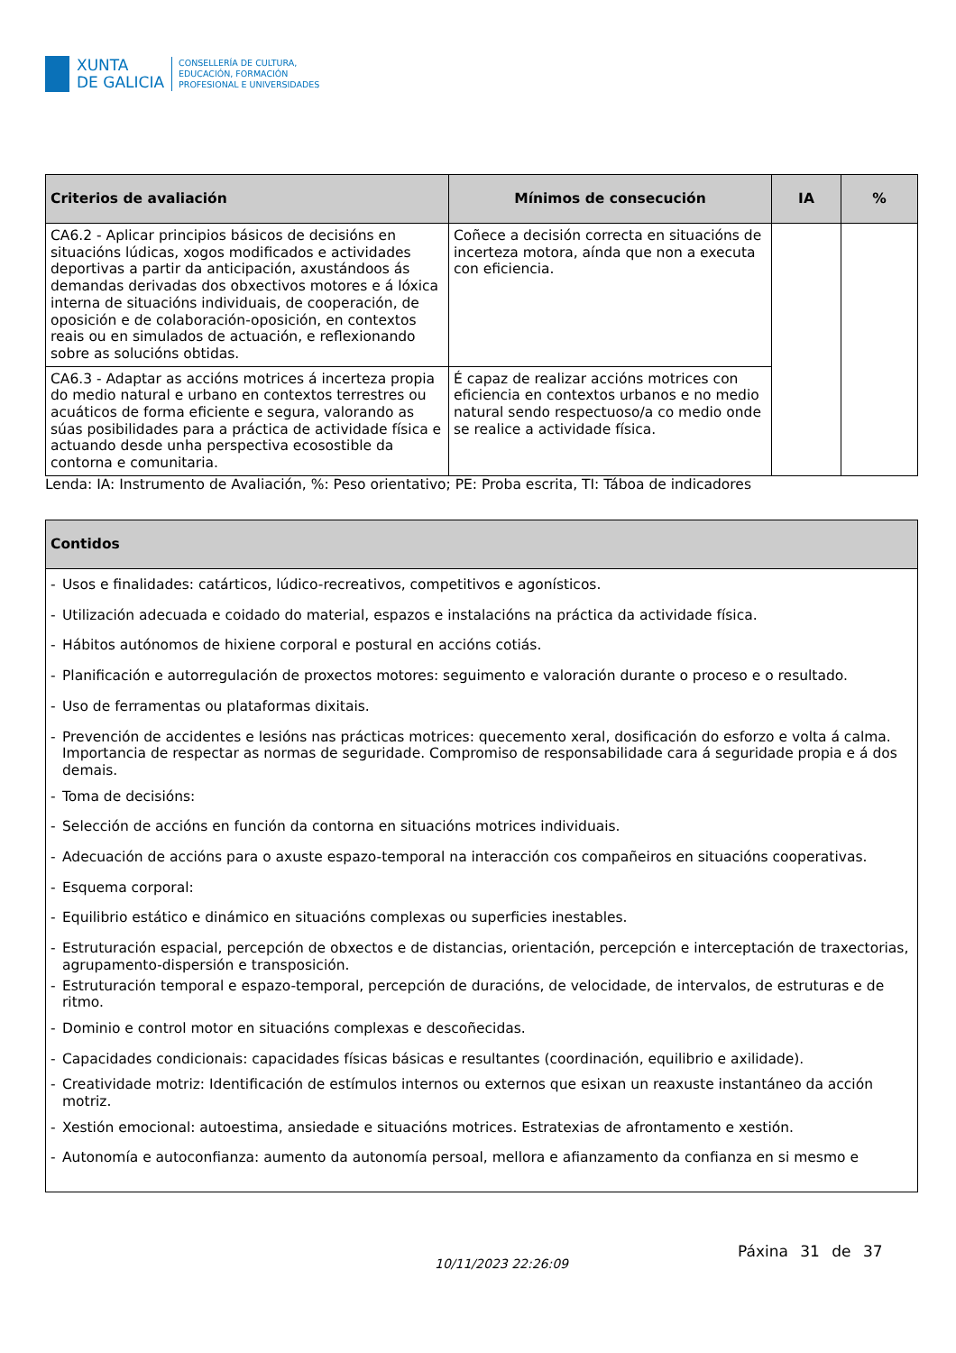XUNTA
DE GALICIA
CONSELLERÍA DE CULTURA,
EDUCACIÓN, FORMACIÓN
PROFESIONAL E UNIVERSIDADES
| Criterios de avaliación | Mínimos de consecución | IA | % |
| --- | --- | --- | --- |
| CA6.2 - Aplicar principios básicos de decisións en situacións lúdicas, xogos modificados e actividades deportivas a partir da anticipación, axustándoos ás demandas derivadas dos obxectivos motores e á lóxica interna de situacións individuais, de cooperación, de oposición e de colaboración-oposición, en contextos reais ou en simulados de actuación, e reflexionando sobre as solucións obtidas. | Coñece a decisión correcta en situacións de incerteza motora, aínda que non a executa con eficiencia. | | |
| CA6.3 - Adaptar as accións motrices á incerteza propia do medio natural e urbano en contextos terrestres ou acuáticos de forma eficiente e segura, valorando as súas posibilidades para a práctica de actividade física e actuando desde unha perspectiva ecosostible da contorna e comunitaria. | É capaz de realizar accións motrices con eficiencia en contextos urbanos e no medio natural sendo respectuoso/a co medio onde se realice a actividade física. | | |
Lenda: IA: Instrumento de Avaliación, %: Peso orientativo; PE: Proba escrita, TI: Táboa de indicadores
| Contidos |
| --- |
| - Usos e finalidades: catárticos, lúdico-recreativos, competitivos e agonísticos. - Utilización adecuada e coidado do material, espazos e instalacións na práctica da actividade física. - Hábitos autónomos de hixiene corporal e postural en accións cotiás. - Planificación e autorregulación de proxectos motores: seguimento e valoración durante o proceso e o resultado. - Uso de ferramentas ou plataformas dixitais. - Prevención de accidentes e lesións nas prácticas motrices: quecemento xeral, dosificación do esforzo e volta á calma. Importancia de respectar as normas de seguridade. Compromiso de responsabilidade cara á seguridade propia e á dos demais. - Toma de decisións: - Selección de accións en función da contorna en situacións motrices individuais. - Adecuación de accións para o axuste espazo-temporal na interacción cos compañeiros en situacións cooperativas. - Esquema corporal: - Equilibrio estático e dinámico en situacións complexas ou superficies inestables. - Estruturación espacial, percepción de obxectos e de distancias, orientación, percepción e interceptación de traxectorias, agrupamento-dispersión e transposición. - Estruturación temporal e espazo-temporal, percepción de duracións, de velocidade, de intervalos, de estruturas e de ritmo. - Dominio e control motor en situacións complexas e descoñecidas. - Capacidades condicionais: capacidades físicas básicas e resultantes (coordinación, equilibrio e axilidade). - Creatividade motriz: Identificación de estímulos internos ou externos que esixan un reaxuste instantáneo da acción motriz. - Xestión emocional: autoestima, ansiedade e situacións motrices. Estratexias de afrontamento e xestión. - Autonomía e autoconfianza: aumento da autonomía persoal, mellora e afianzamento da confianza en si mesmo e |
10/11/2023 22:26:09
Páxina 31 de 37